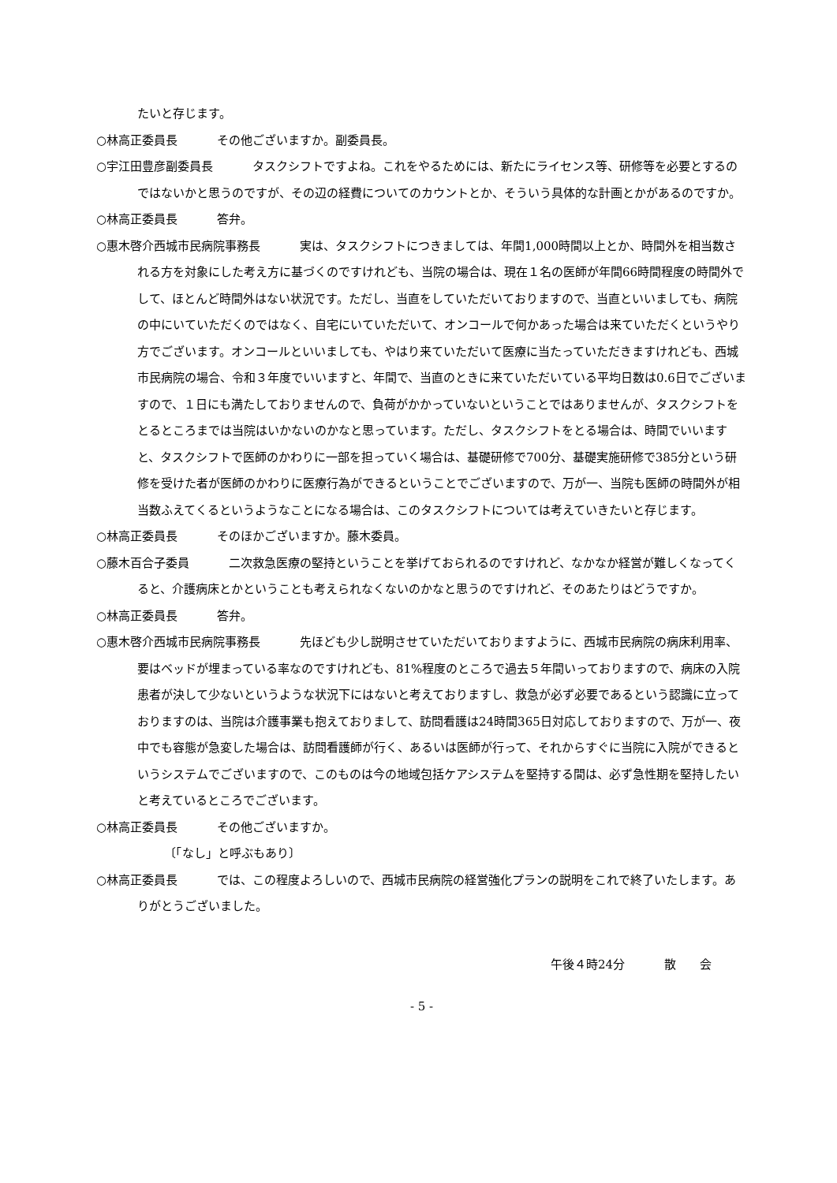たいと存じます。
○林高正委員長 その他ございますか。副委員長。
○宇江田豊彦副委員長 タスクシフトですよね。これをやるためには、新たにライセンス等、研修等を必要とするのではないかと思うのですが、その辺の経費についてのカウントとか、そういう具体的な計画とかがあるのですか。
○林高正委員長 答弁。
○惠木啓介西城市民病院事務長 実は、タスクシフトにつきましては、年間1,000時間以上とか、時間外を相当数される方を対象にした考え方に基づくのですけれども、当院の場合は、現在１名の医師が年間66時間程度の時間外でして、ほとんど時間外はない状況です。ただし、当直をしていただいておりますので、当直といいましても、病院の中にいていただくのではなく、自宅にいていただいて、オンコールで何かあった場合は来ていただくというやり方でございます。オンコールといいましても、やはり来ていただいて医療に当たっていただきますけれども、西城市民病院の場合、令和３年度でいいますと、年間で、当直のときに来ていただいている平均日数は0.6日でございますので、１日にも満たしておりませんので、負荷がかかっていないということではありませんが、タスクシフトをとるところまでは当院はいかないのかなと思っています。ただし、タスクシフトをとる場合は、時間でいいますと、タスクシフトで医師のかわりに一部を担っていく場合は、基礎研修で700分、基礎実施研修で385分という研修を受けた者が医師のかわりに医療行為ができるということでございますので、万が一、当院も医師の時間外が相当数ふえてくるというようなことになる場合は、このタスクシフトについては考えていきたいと存じます。
○林高正委員長 そのほかございますか。藤木委員。
○藤木百合子委員 二次救急医療の堅持ということを挙げておられるのですけれど、なかなか経営が難しくなってくると、介護病床とかということも考えられなくないのかなと思うのですけれど、そのあたりはどうですか。
○林高正委員長 答弁。
○惠木啓介西城市民病院事務長 先ほども少し説明させていただいておりますように、西城市民病院の病床利用率、要はベッドが埋まっている率なのですけれども、81%程度のところで過去５年間いっておりますので、病床の入院患者が決して少ないというような状況下にはないと考えておりますし、救急が必ず必要であるという認識に立っておりますのは、当院は介護事業も抱えておりまして、訪問看護は24時間365日対応しておりますので、万が一、夜中でも容態が急変した場合は、訪問看護師が行く、あるいは医師が行って、それからすぐに当院に入院ができるというシステムでございますので、このものは今の地域包括ケアシステムを堅持する間は、必ず急性期を堅持したいと考えているところでございます。
○林高正委員長 その他ございますか。
〔「なし」と呼ぶもあり〕
○林高正委員長 では、この程度よろしいので、西城市民病院の経営強化プランの説明をこれで終了いたします。ありがとうございました。
午後４時24分 散　　会
- 5 -